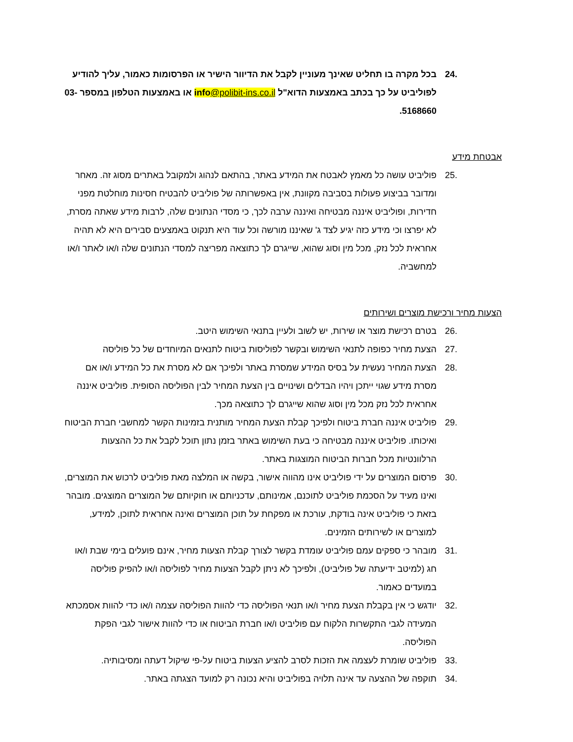.24 בכל מקרה בו תחליט שאינך מעוניין לקבל את הדיוור הישיר או הפרסומות כאמור, עליך להודיע לפוליביט על כך בכתב באמצעות הדוא"ל info@polibit-ins.co.il או באמצעות הטלפון במספר 03-5168660.
אבטחת מידע
.25 פוליביט עושה כל מאמץ לאבטח את המידע באתר, בהתאם לנהוג ולמקובל באתרים מסוג זה. מאחר ומדובר בביצוע פעולות בסביבה מקוונת, אין באפשרותה של פוליביט להבטיח חסינות מוחלטת מפני חדירות, ופוליביט איננה מבטיחה ואיננה ערבה לכך, כי מסדי הנתונים שלה, לרבות מידע שאתה מסרת, לא יפרצו וכי מידע כזה יגיע לצד ג' שאיננו מורשה וכל עוד היא תנקוט באמצעים סבירים היא לא תהיה אחראית לכל נזק, מכל מין וסוג שהוא, שייגרם לך כתוצאה מפריצה למסדי הנתונים שלה ו/או לאתר ו/או למחשביה.
הצעות מחיר ורכישת מוצרים ושירותים
.26 בטרם רכישת מוצר או שירות, יש לשוב ולעיין בתנאי השימוש היטב.
.27 הצעת מחיר כפופה לתנאי השימוש ובקשר לפוליסות ביטוח לתנאים המיוחדים של כל פוליסה
.28 הצעת המחיר נעשית על בסיס המידע שמסרת באתר ולפיכך אם לא מסרת את כל המידע ו/או אם מסרת מידע שגוי ייתכן ויהיו הבדלים ושינויים בין הצעת המחיר לבין הפוליסה הסופית. פוליביט איננה אחראית לכל נזק מכל מין וסוג שהוא שייגרם לך כתוצאה מכך.
.29 פוליביט איננה חברת ביטוח ולפיכך קבלת הצעת המחיר מותנית בזמינות הקשר למחשבי חברת הביטוח ואיכותו. פוליביט איננה מבטיחה כי בעת השימוש באתר בזמן נתון תוכל לקבל את כל ההצעות הרלוונטיות מכל חברות הביטוח המוצגות באתר.
.30 פרסום המוצרים על ידי פוליביט אינו מהווה אישור, בקשה או המלצה מאת פוליביט לרכוש את המוצרים, ואינו מעיד על הסכמת פוליביט לתוכנם, אמינותם, עדכניותם או חוקיותם של המוצרים המוצגים. מובהר בזאת כי פוליביט אינה בודקת, עורכת או מפקחת על תוכן המוצרים ואינה אחראית לתוכן, למידע, למוצרים או לשירותים הזמינים.
.31 מובהר כי ספקים עמם פוליביט עומדת בקשר לצורך קבלת הצעות מחיר, אינם פועלים בימי שבת ו/או חג (למיטב ידיעתה של פוליביט), ולפיכך לא ניתן לקבל הצעות מחיר לפוליסה ו/או להפיק פוליסה במועדים כאמור.
.32 יודגש כי אין בקבלת הצעת מחיר ו/או תנאי הפוליסה כדי להוות הפוליסה עצמה ו/או כדי להוות אסמכתא המעידה לגבי התקשרות הלקוח עם פוליביט ו/או חברת הביטוח או כדי להוות אישור לגבי הפקת הפוליסה.
.33 פוליביט שומרת לעצמה את הזכות לסרב להציע הצעות ביטוח על-פי שיקול דעתה ומסיבותיה.
.34 תוקפה של ההצעה עד אינה תלויה בפוליביט והיא נכונה רק למועד הצגתה באתר.